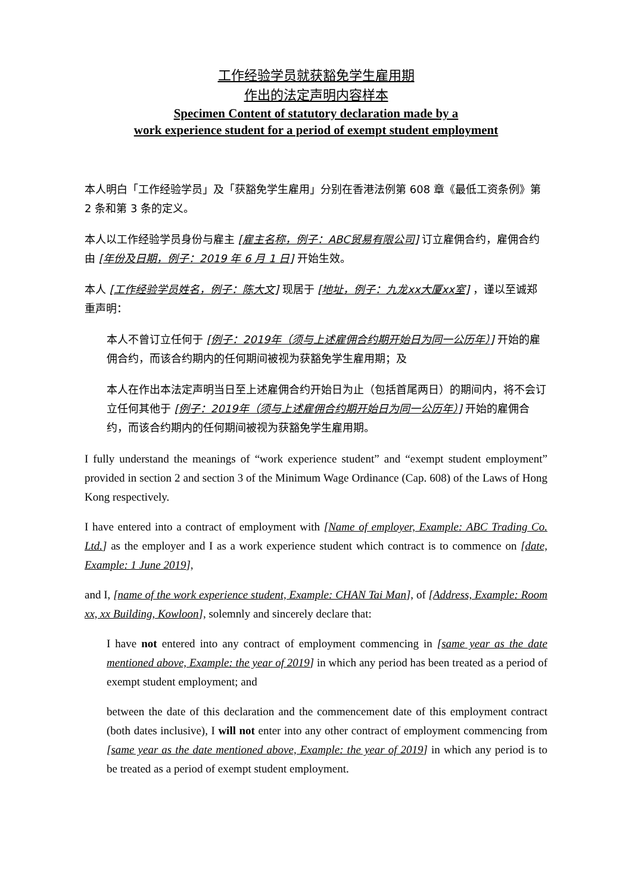工作经验学员就获豁免学生雇用期
作出的法定声明内容样本
Specimen Content of statutory declaration made by a
work experience student for a period of exempt student employment
本人明白「工作经验学员」及「获豁免学生雇用」分别在香港法例第 608 章《最低工资条例》第 2 条和第 3 条的定义。
本人以工作经验学员身份与雇主 [雇主名称，例子：ABC贸易有限公司] 订立雇佣合约，雇佣合约由 [年份及日期，例子：2019 年 6 月 1 日] 开始生效。
本人 [工作经验学员姓名，例子：陈大文] 现居于 [地址，例子：九龙xx大厦xx室] ，谨以至诚郑重声明：
本人不曾订立任何于 [例子：2019年（须与上述雇佣合约期开始日为同一公历年）] 开始的雇佣合约，而该合约期内的任何期间被视为获豁免学生雇用期；及
本人在作出本法定声明当日至上述雇佣合约开始日为止（包括首尾两日）的期间内，将不会订立任何其他于 [例子：2019年（须与上述雇佣合约期开始日为同一公历年）] 开始的雇佣合约，而该合约期内的任何期间被视为获豁免学生雇用期。
I fully understand the meanings of “work experience student” and “exempt student employment” provided in section 2 and section 3 of the Minimum Wage Ordinance (Cap. 608) of the Laws of Hong Kong respectively.
I have entered into a contract of employment with [Name of employer, Example: ABC Trading Co. Ltd.] as the employer and I as a work experience student which contract is to commence on [date, Example: 1 June 2019],
and I, [name of the work experience student, Example: CHAN Tai Man], of [Address, Example: Room xx, xx Building, Kowloon], solemnly and sincerely declare that:
I have not entered into any contract of employment commencing in [same year as the date mentioned above, Example: the year of 2019] in which any period has been treated as a period of exempt student employment; and
between the date of this declaration and the commencement date of this employment contract (both dates inclusive), I will not enter into any other contract of employment commencing from [same year as the date mentioned above, Example: the year of 2019] in which any period is to be treated as a period of exempt student employment.